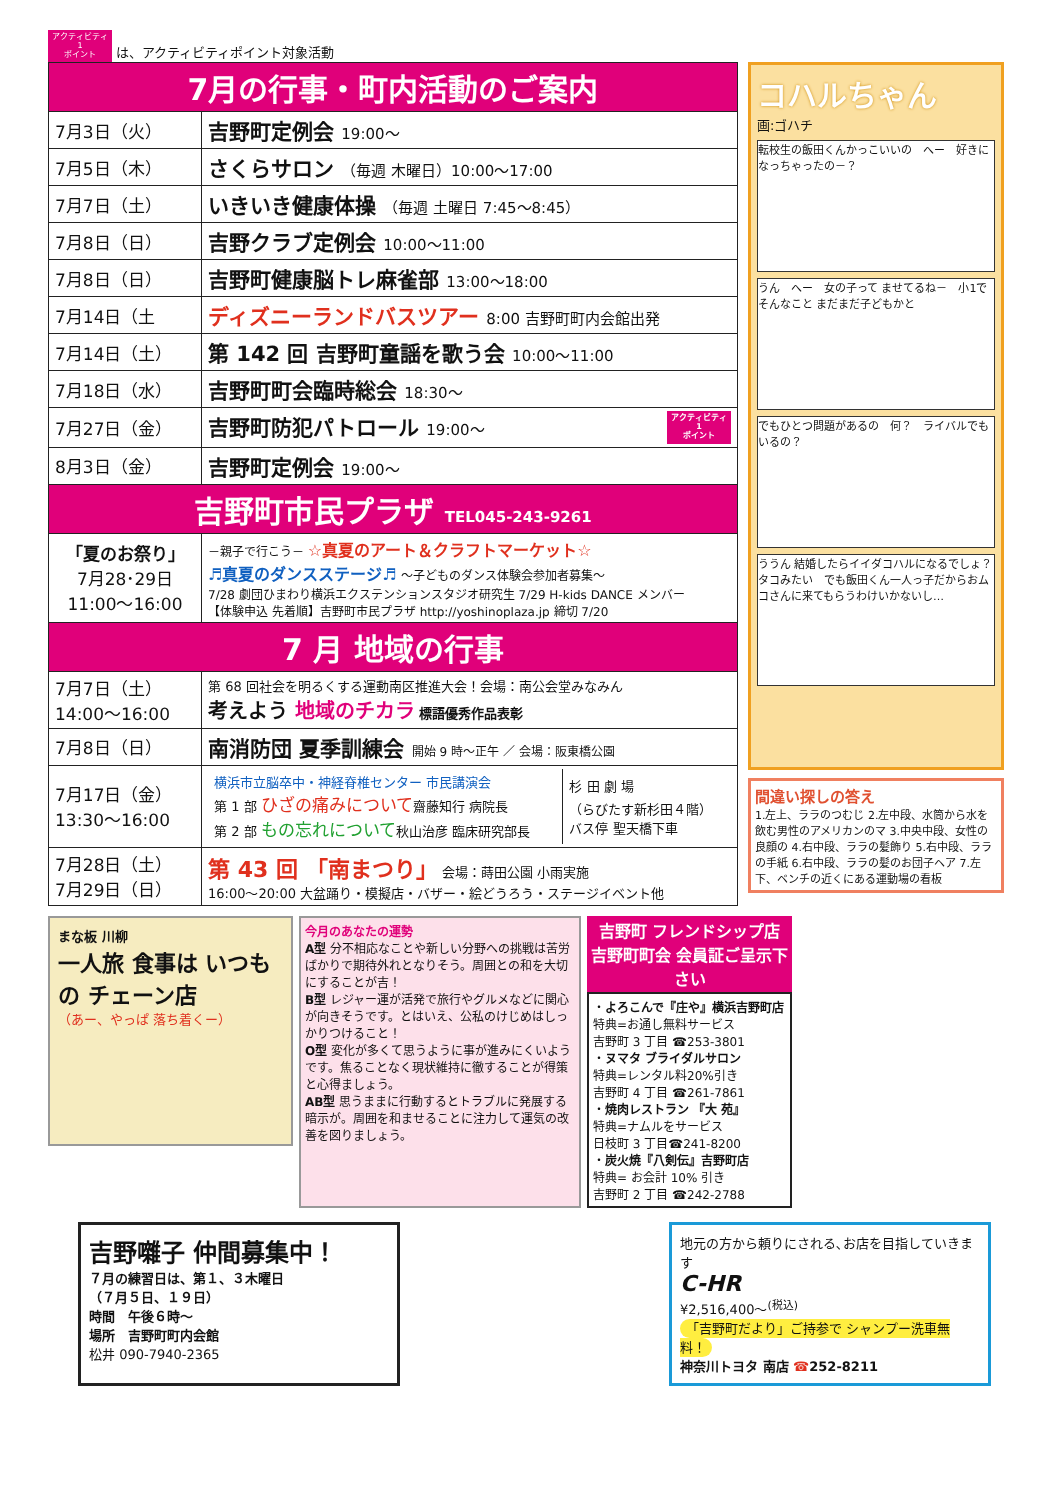アクティビティ
1
ポイント は、アクティビティポイント対象活動
| 7月の行事・町内活動のご案内 | |
| 7月3日（火） | 吉野町定例会 19:00～ |
| 7月5日（木） | さくらサロン （毎週 木曜日）10:00～17:00 |
| 7月7日（土） | いきいき健康体操 （毎週 土曜日 7:45～8:45） |
| 7月8日（日） | 吉野クラブ定例会 10:00～11:00 |
| 7月8日（日） | 吉野町健康脳トレ麻雀部 13:00～18:00 |
| 7月14日（土 | ディズニーランドバスツアー 8:00 吉野町町内会館出発 |
| 7月14日（土） | 第 142 回 吉野町童謡を歌う会 10:00～11:00 |
| 7月18日（水） | 吉野町町会臨時総会 18:30～ |
| 7月27日（金） | 吉野町防犯パトロール 19:00～ アクティビティ 1 ポイント |
| 8月3日（金） | 吉野町定例会 19:00～ |
| 吉野町市民プラザ TEL045-243-9261 | |
| 「夏のお祭り」 7月28･29日 11:00～16:00 | －親子で行こう－ ☆真夏のアート＆クラフトマーケット☆ ♬真夏のダンスステージ♬ ～子どものダンス体験会参加者募集～ 7/28 劇団ひまわり横浜エクステンションスタジオ研究生 7/29 H-kids DANCE メンバー 【体験申込 先着順】吉野町市民プラザ http://yoshinoplaza.jp 締切 7/20 |
| 7 月 地域の行事 | |
| 7月7日（土） 14:00～16:00 | 第 68 回社会を明るくする運動南区推進大会！会場：南公会堂みなみん 考えよう 地域のチカラ 標語優秀作品表彰 |
| 7月8日（日） | 南消防団 夏季訓練会 開始 9 時～正午 ／ 会場：阪東橋公園 |
| 7月17日（金） 13:30～16:00 | / 横浜市立脳卒中・神経脊椎センター 市民講演会 第 1 部 ひざの痛みについて 齋藤知行 病院長 第 2 部 もの忘れについて 秋山治彦 臨床研究部長 / 杉 田 劇 場 （らびたす新杉田４階） バス停 聖天橋下車 / |
| 7月28日（土） 7月29日（日） | 第 43 回 「南まつり」 会場：蒔田公園 小雨実施 16:00～20:00 大盆踊り・模擬店・バザー・絵どうろう・ステージイベント他 |
コハルちゃん
画:ゴハチ
転校生の飯田くんかっこいいの　へー　好きになっちゃったの－？
うん　へー　女の子って ませてるね－　小1でそんなこと まだまだ子どもかと
でもひとつ問題があるの　何？　ライバルでもいるの？
ううん 結婚したらイイダコハルになるでしょ？　タコみたい　でも飯田くん一人っ子だからおムコさんに来てもらうわけいかないし…
間違い探しの答え
1.左上、ララのつむじ 2.左中段、水筒から水を飲む男性のアメリカンのマ 3.中央中段、女性の 良顔の 4.右中段、ララの髪飾り 5.右中段、ララの手紙 6.右中段、ララの髪のお団子ヘア 7.左下、ベンチの近くにある運動場の看板
まな板 川柳
一人旅 食事は いつもの チェーン店
（あー、やっぱ 落ち着くー）
今月のあなたの運勢
A型 分不相応なことや新しい分野への挑戦は苦労ばかりで期待外れとなりそう。周囲との和を大切にすることが吉！
B型 レジャー運が活発で旅行やグルメなどに関心が向きそうです。とはいえ、公私のけじめはしっかりつけること！
O型 変化が多くて思うように事が進みにくいようです。焦ることなく現状維持に徹することが得策と心得ましょう。
AB型 思うままに行動するとトラブルに発展する暗示が。周囲を和ませることに注力して運気の改善を図りましょう。
吉野町 フレンドシップ店
吉野町町会 会員証ご呈示下さい
・よろこんで『庄や』横浜吉野町店
特典=お通し無料サービス
吉野町 3 丁目 ☎253-3801
・ヌマタ ブライダルサロン
特典=レンタル料20%引き
吉野町 4 丁目 ☎261-7861
・焼肉レストラン 『大 苑』
特典=ナムルをサービス
日枝町 3 丁目☎241-8200
・炭火焼『八剣伝』吉野町店
特典= お会計 10% 引き
吉野町 2 丁目 ☎242-2788
吉野囃子 仲間募集中！
７月の練習日は、第１、３木曜日
（７月５日、１９日）
時間　午後６時～
場所　吉野町町内会館
松井 090-7940-2365
地元の方から頼りにされる､お店を目指していきます
C-HR
¥2,516,400～<sup>(税込)</sup>
「吉野町だより」ご持参で シャンプー洗車無料！
神奈川トヨタ 南店 ☎252-8211